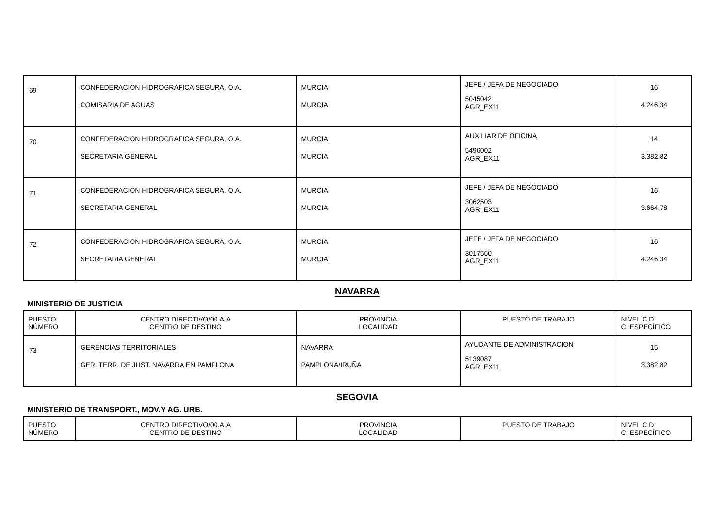| 69 | CONFEDERACION HIDROGRAFICA SEGURA, O.A. COMISARIA DE AGUAS | MURCIA MURCIA | JEFE / JEFA DE NEGOCIADO 5045042 AGR_EX11 | 16 4.246,34 |
| 70 | CONFEDERACION HIDROGRAFICA SEGURA, O.A. SECRETARIA GENERAL | MURCIA MURCIA | AUXILIAR DE OFICINA 5496002 AGR_EX11 | 14 3.382,82 |
| 71 | CONFEDERACION HIDROGRAFICA SEGURA, O.A. SECRETARIA GENERAL | MURCIA MURCIA | JEFE / JEFA DE NEGOCIADO 3062503 AGR_EX11 | 16 3.664,78 |
| 72 | CONFEDERACION HIDROGRAFICA SEGURA, O.A. SECRETARIA GENERAL | MURCIA MURCIA | JEFE / JEFA DE NEGOCIADO 3017560 AGR_EX11 | 16 4.246,34 |
NAVARRA
MINISTERIO DE JUSTICIA
| PUESTO NÚMERO | CENTRO DIRECTIVO/00.A.A CENTRO DE DESTINO | PROVINCIA LOCALIDAD | PUESTO DE TRABAJO | NIVEL C.D. C. ESPECÍFICO |
| 73 | GERENCIAS TERRITORIALES GER. TERR. DE JUST. NAVARRA EN PAMPLONA | NAVARRA PAMPLONA/IRUÑA | AYUDANTE DE ADMINISTRACION 5139087 AGR_EX11 | 15 3.382,82 |
SEGOVIA
MINISTERIO DE TRANSPORT., MOV.Y AG. URB.
| PUESTO NÚMERO | CENTRO DIRECTIVO/00.A.A CENTRO DE DESTINO | PROVINCIA LOCALIDAD | PUESTO DE TRABAJO | NIVEL C.D. C. ESPECÍFICO |